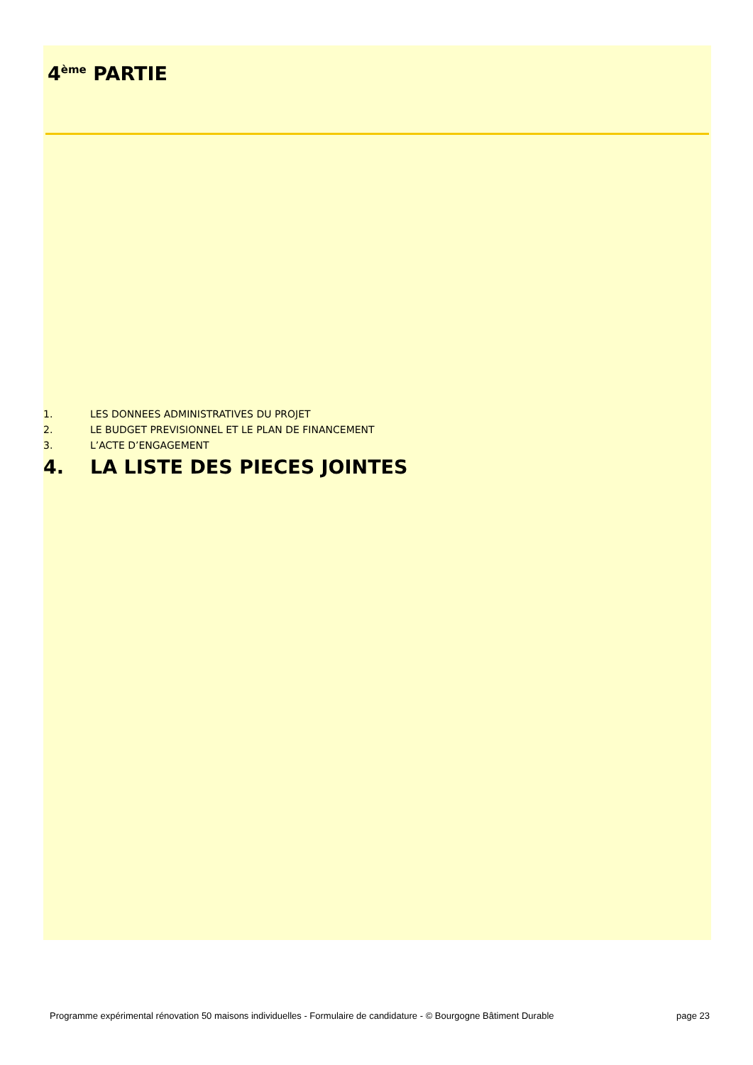4<sup>ème</sup> PARTIE
1. LES DONNEES ADMINISTRATIVES DU PROJET
2. LE BUDGET PREVISIONNEL ET LE PLAN DE FINANCEMENT
3. L’ACTE D’ENGAGEMENT
4. LA LISTE DES PIECES JOINTES
Programme expérimental rénovation 50 maisons individuelles - Formulaire de candidature - © Bourgogne Bâtiment Durable page 23